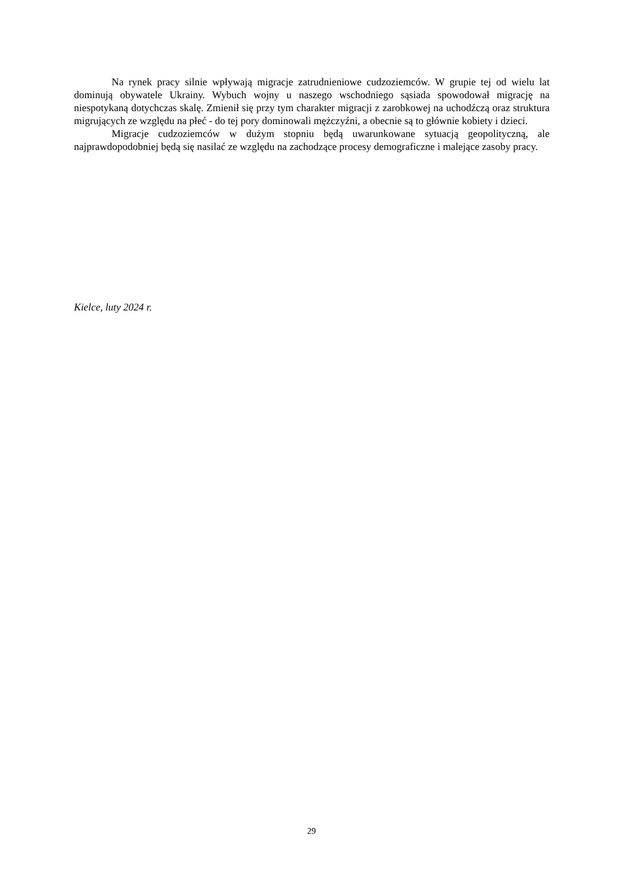Na rynek pracy silnie wpływają migracje zatrudnieniowe cudzoziemców. W grupie tej od wielu lat dominują obywatele Ukrainy. Wybuch wojny u naszego wschodniego sąsiada spowodował migrację na niespotykaną dotychczas skalę. Zmienił się przy tym charakter migracji z zarobkowej na uchodźczą oraz struktura migrujących ze względu na płeć - do tej pory dominowali mężczyźni, a obecnie są to głównie kobiety i dzieci.
Migracje cudzoziemców w dużym stopniu będą uwarunkowane sytuacją geopolityczną, ale najprawdopodobniej będą się nasilać ze względu na zachodzące procesy demograficzne i malejące zasoby pracy.
Kielce, luty 2024 r.
29